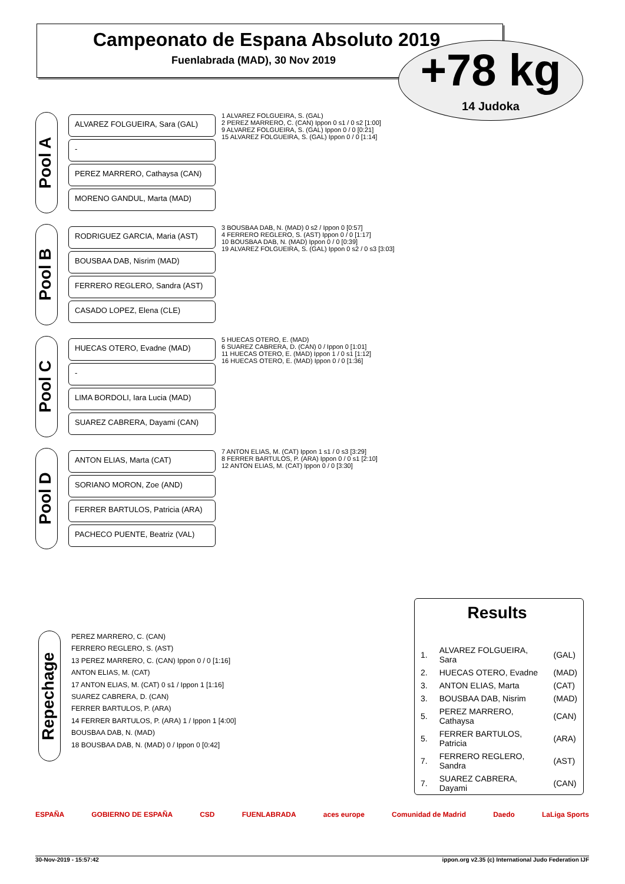Campeonato de Espana Absoluto 2019
Fuenlabrada (MAD), 30 Nov 2019
+78 kg
14 Judoka
Pool A
ALVAREZ FOLGUEIRA, Sara (GAL)
-
PEREZ MARRERO, Cathaysa (CAN)
MORENO GANDUL, Marta (MAD)
1 ALVAREZ FOLGUEIRA, S. (GAL)
2 PEREZ MARRERO, C. (CAN) Ippon 0 s1 / 0 s2 [1:00]
9 ALVAREZ FOLGUEIRA, S. (GAL) Ippon 0 / 0 [0:21]
15 ALVAREZ FOLGUEIRA, S. (GAL) Ippon 0 / 0 [1:14]
Pool B
RODRIGUEZ GARCIA, Maria (AST)
BOUSBAA DAB, Nisrim (MAD)
FERRERO REGLERO, Sandra (AST)
CASADO LOPEZ, Elena (CLE)
3 BOUSBAA DAB, N. (MAD) 0 s2 / Ippon 0 [0:57]
4 FERRERO REGLERO, S. (AST) Ippon 0 / 0 [1:17]
10 BOUSBAA DAB, N. (MAD) Ippon 0 / 0 [0:39]
19 ALVAREZ FOLGUEIRA, S. (GAL) Ippon 0 s2 / 0 s3 [3:03]
Pool C
HUECAS OTERO, Evadne (MAD)
-
LIMA BORDOLI, Iara Lucia (MAD)
SUAREZ CABRERA, Dayami (CAN)
5 HUECAS OTERO, E. (MAD)
6 SUAREZ CABRERA, D. (CAN) 0 / Ippon 0 [1:01]
11 HUECAS OTERO, E. (MAD) Ippon 1 / 0 s1 [1:12]
16 HUECAS OTERO, E. (MAD) Ippon 0 / 0 [1:36]
Pool D
ANTON ELIAS, Marta (CAT)
SORIANO MORON, Zoe (AND)
FERRER BARTULOS, Patricia (ARA)
PACHECO PUENTE, Beatriz (VAL)
7 ANTON ELIAS, M. (CAT) Ippon 1 s1 / 0 s3 [3:29]
8 FERRER BARTULOS, P. (ARA) Ippon 0 / 0 s1 [2:10]
12 ANTON ELIAS, M. (CAT) Ippon 0 / 0 [3:30]
Repechage
PEREZ MARRERO, C. (CAN)
FERRERO REGLERO, S. (AST)
13 PEREZ MARRERO, C. (CAN) Ippon 0 / 0 [1:16]
ANTON ELIAS, M. (CAT)
17 ANTON ELIAS, M. (CAT) 0 s1 / Ippon 1 [1:16]
SUAREZ CABRERA, D. (CAN)
FERRER BARTULOS, P. (ARA)
14 FERRER BARTULOS, P. (ARA) 1 / Ippon 1 [4:00]
BOUSBAA DAB, N. (MAD)
18 BOUSBAA DAB, N. (MAD) 0 / Ippon 0 [0:42]
Results
| 1. | ALVAREZ FOLGUEIRA, Sara | (GAL) |
| 2. | HUECAS OTERO, Evadne | (MAD) |
| 3. | ANTON ELIAS, Marta | (CAT) |
| 3. | BOUSBAA DAB, Nisrim | (MAD) |
| 5. | PEREZ MARRERO, Cathaysa | (CAN) |
| 5. | FERRER BARTULOS, Patricia | (ARA) |
| 7. | FERRERO REGLERO, Sandra | (AST) |
| 7. | SUAREZ CABRERA, Dayami | (CAN) |
ESPAÑA GOBIERNO DE ESPAÑA CSD FUENLABRADA aces europe Comunidad de Madrid Daedo LaLiga Sports
30-Nov-2019 - 15:57:42 ippon.org v2.35 (c) International Judo Federation IJF